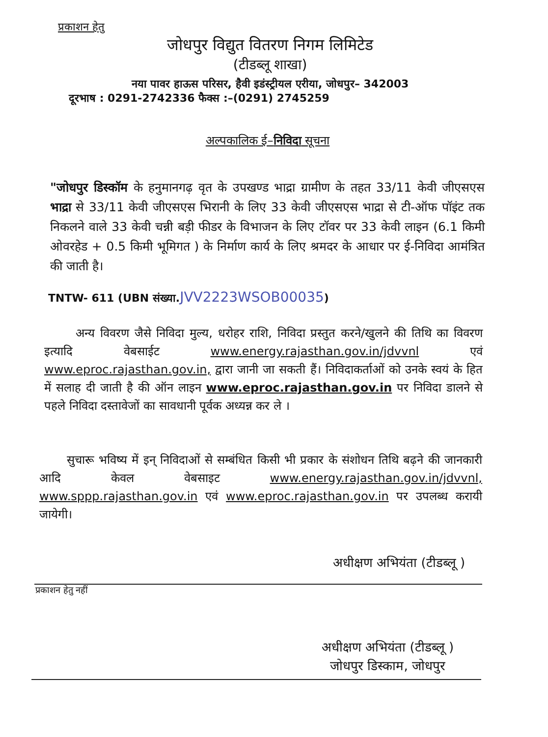प्रकाशन हेतु
जोधपुर विद्युत वितरण निगम लिमिटेड
(टीडब्लू शाखा)
नया पावर हाऊस परिसर, हैवी इडंस्ट्रीयल एरीया, जोधपुर– 342003
दूरभाष : 0291-2742336 फैक्स :–(0291) 2745259
अल्पकालिक ई–निविदा सूचना
"जोधपुर डिस्कॉम के हनुमानगढ़ वृत के उपखण्ड भाद्रा ग्रामीण के तहत 33/11 केवी जीएसएस भाद्रा से 33/11 केवी जीएसएस भिरानी के लिए 33 केवी जीएसएस भाद्रा से टी-ऑफ पॉइंट तक निकलने वाले 33 केवी चन्नी बड़ी फीडर के विभाजन के लिए टॉवर पर 33 केवी लाइन (6.1 किमी ओवरहेड + 0.5 किमी भूमिगत ) के निर्माण कार्य के लिए श्रमदर के आधार पर ई-निविदा आमंत्रित की जाती है।
TNTW- 611 (UBN संख्या.JVV2223WSOB00035)
अन्य विवरण जैसे निविदा मुल्य, धरोहर राशि, निविदा प्रस्तुत करने/खुलने की तिथि का विवरण इत्यादि वेबसाईट www.energy.rajasthan.gov.in/jdvvnl एवं www.eproc.rajasthan.gov.in, द्वारा जानी जा सकती हैं। निविदाकर्ताओं को उनके स्वयं के हित में सलाह दी जाती है की ऑन लाइन www.eproc.rajasthan.gov.in पर निविदा डालने से पहले निविदा दस्तावेजों का सावधानी पूर्वक अध्यन्न कर ले ।
सुचारू भविष्य में इन् निविदाओं से सम्बंधित किसी भी प्रकार के संशोधन तिथि बढ़ने की जानकारी आदि केवल वेबसाइट www.energy.rajasthan.gov.in/jdvvnl, www.sppp.rajasthan.gov.in एवं www.eproc.rajasthan.gov.in पर उपलब्ध करायी जायेगी।
अधीक्षण अभियंता (टीडब्लू )
प्रकाशन हेतु नहीं
अधीक्षण अभियंता (टीडब्लू )
जोधपुर डिस्काम, जोधपुर